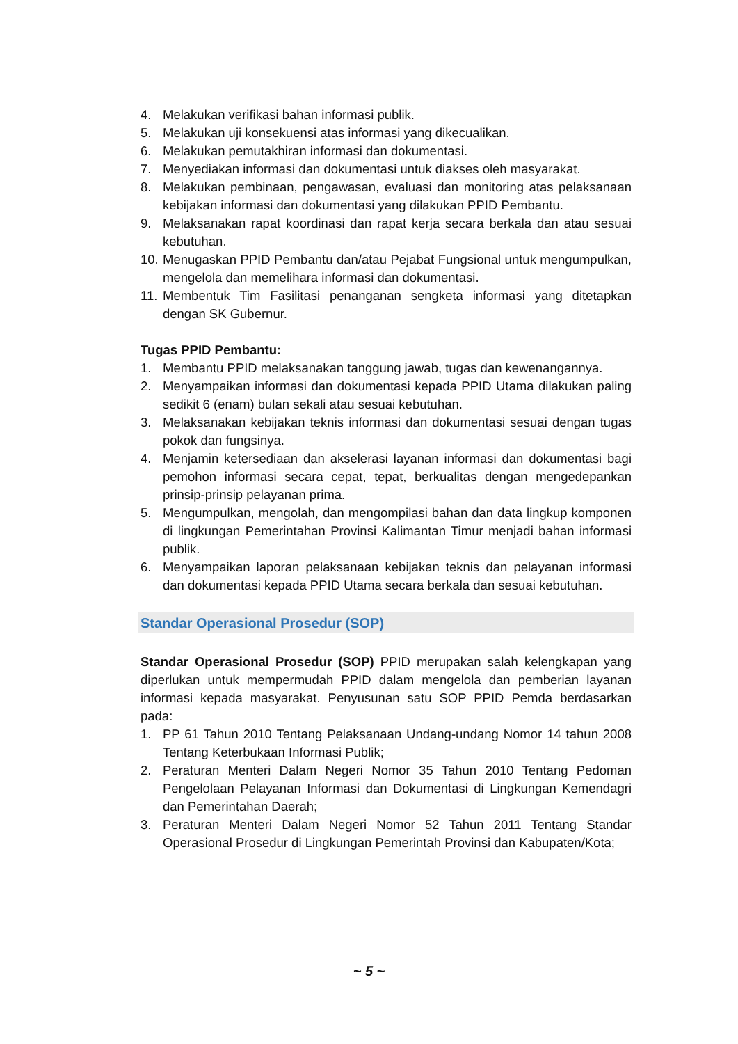4. Melakukan verifikasi bahan informasi publik.
5. Melakukan uji konsekuensi atas informasi yang dikecualikan.
6. Melakukan pemutakhiran informasi dan dokumentasi.
7. Menyediakan informasi dan dokumentasi untuk diakses oleh masyarakat.
8. Melakukan pembinaan, pengawasan, evaluasi dan monitoring atas pelaksanaan kebijakan informasi dan dokumentasi yang dilakukan PPID Pembantu.
9. Melaksanakan rapat koordinasi dan rapat kerja secara berkala dan atau sesuai kebutuhan.
10. Menugaskan PPID Pembantu dan/atau Pejabat Fungsional untuk mengumpulkan, mengelola dan memelihara informasi dan dokumentasi.
11. Membentuk Tim Fasilitasi penanganan sengketa informasi yang ditetapkan dengan SK Gubernur.
Tugas PPID Pembantu:
1. Membantu PPID melaksanakan tanggung jawab, tugas dan kewenangannya.
2. Menyampaikan informasi dan dokumentasi kepada PPID Utama dilakukan paling sedikit 6 (enam) bulan sekali atau sesuai kebutuhan.
3. Melaksanakan kebijakan teknis informasi dan dokumentasi sesuai dengan tugas pokok dan fungsinya.
4. Menjamin ketersediaan dan akselerasi layanan informasi dan dokumentasi bagi pemohon informasi secara cepat, tepat, berkualitas dengan mengedepankan prinsip-prinsip pelayanan prima.
5. Mengumpulkan, mengolah, dan mengompilasi bahan dan data lingkup komponen di lingkungan Pemerintahan Provinsi Kalimantan Timur menjadi bahan informasi publik.
6. Menyampaikan laporan pelaksanaan kebijakan teknis dan pelayanan informasi dan dokumentasi kepada PPID Utama secara berkala dan sesuai kebutuhan.
Standar Operasional Prosedur (SOP)
Standar Operasional Prosedur (SOP) PPID merupakan salah kelengkapan yang diperlukan untuk mempermudah PPID dalam mengelola dan pemberian layanan informasi kepada masyarakat. Penyusunan satu SOP PPID Pemda berdasarkan pada:
1. PP 61 Tahun 2010 Tentang Pelaksanaan Undang-undang Nomor 14 tahun 2008 Tentang Keterbukaan Informasi Publik;
2. Peraturan Menteri Dalam Negeri Nomor 35 Tahun 2010 Tentang Pedoman Pengelolaan Pelayanan Informasi dan Dokumentasi di Lingkungan Kemendagri dan Pemerintahan Daerah;
3. Peraturan Menteri Dalam Negeri Nomor 52 Tahun 2011 Tentang Standar Operasional Prosedur di Lingkungan Pemerintah Provinsi dan Kabupaten/Kota;
~ 5 ~